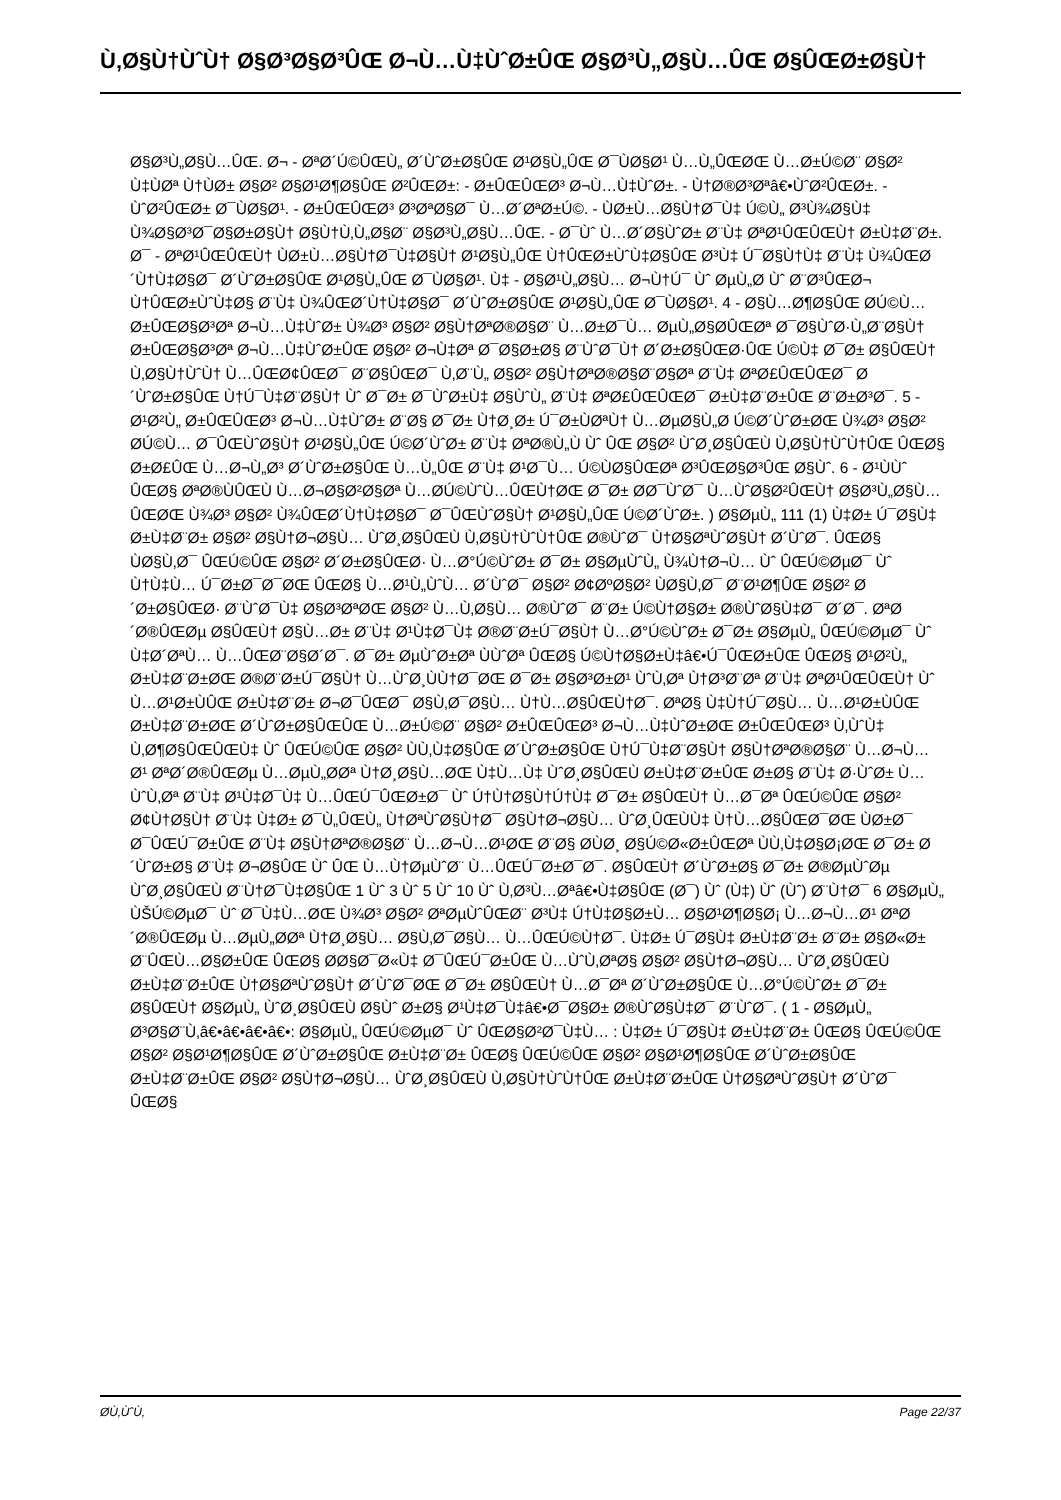Ù‚Ø§Ù†ÙˆÙ† Ø§Ø³Ø§Ø³ÛŒ Ø¬Ù…Ù‡ÙˆØ±ÛŒ Ø§Ø³Ù„Ø§Ù…ÛŒ Ø§ÛŒØ±Ø§Ù†
Ø§Ø³Ù„Ø§Ù…ÛŒ. Ø¬ - ØªØ´Ú©ÛŒÙ„ Ø´ÙˆØ±Ø§ÛŒ Ø¹Ø§Ù„ÛŒ Ø¯ÙØ§Ø¹ Ù…Ù„ÛŒØŒ Ù…Ø±Ú©Ø¨ Ø§Ø² Ù‡ÙØª Ù†ÙØ± Ø§Ø² Ø§Ø¹Ø¶Ø§ÛŒ Ø²ÛŒØ±: - Ø±ÛŒÛŒØ³ Ø¬Ù…Ù‡ÙˆØ±. - Ù†Ø®Ø³Øªâ€•ÙˆØ²ÛŒØ±. - ÙˆØ²ÛŒØ± Ø¯ÙØ§Ø¹. - Ø±ÛŒÛŒØ³ Ø³ØªØ§Ø¯ Ù…Ø´ØªØ±Ú©. - ÙØ±Ù…Ø§Ù†Ø¯Ù‡ Ú©Ù„ Ø³Ù¾Ø§Ù‡ Ù¾Ø§Ø³Ø¯Ø§Ø±Ø§Ù† Ø§Ù†Ù‚Ù„Ø§Ø¨ Ø§Ø³Ù„Ø§Ù…ÛŒ. - Ø¯Ùˆ Ù…Ø´Ø§ÙˆØ± Ø¨Ù‡ ØªØ¹ÛŒÛŒÙ† Ø±Ù‡Ø¨Ø±. Ø¯ - ØªØ¹ÛŒÛŒÙ† ÙØ±Ù…Ø§Ù†Ø¯Ù‡Ø§Ù† Ø¹Ø§Ù„ÛŒ Ù†ÛŒØ±ÙˆÙ‡Ø§ÛŒ Ø³Ù‡ Ú¯Ø§Ù†Ù‡ Ø¨Ù‡ Ù¾ÛŒØ´Ù†Ù‡Ø§Ø¯ Ø´ÙˆØ±Ø§ÛŒ Ø¹Ø§Ù„ÛŒ Ø¯ÙØ§Ø¹. Ù‡ - Ø§Ø¹Ù„Ø§Ù… Ø¬Ù†Ú¯ Ùˆ ØµÙ„Ø­ Ùˆ Ø¨Ø³ÛŒØ¬ Ù†ÛŒØ±ÙˆÙ‡Ø§ Ø¨Ù‡ Ù¾ÛŒØ´Ù†Ù‡Ø§Ø¯ Ø´ÙˆØ±Ø§ÛŒ Ø¹Ø§Ù„ÛŒ Ø¯ÙØ§Ø¹. 4 - Ø§Ù…Ø¶Ø§ÛŒ Ø­Ú©Ù… Ø±ÛŒØ§Ø³Øª Ø¬Ù…Ù‡ÙˆØ± Ù¾Ø³ Ø§Ø² Ø§Ù†ØªØ®Ø§Ø¨ Ù…Ø±Ø¯Ù… ØµÙ„Ø§Ø­ÛŒØª Ø¯Ø§ÙˆØ·Ù„Ø¨Ø§Ù† Ø±ÛŒØ§Ø³Øª Ø¬Ù…Ù‡ÙˆØ±ÛŒ Ø§Ø² Ø¬Ù‡Øª Ø¯Ø§Ø±Ø§ Ø¨ÙˆØ¯Ù† Ø´Ø±Ø§ÛŒØ·ÛŒ Ú©Ù‡ Ø¯Ø± Ø§ÛŒÙ† Ù‚Ø§Ù†ÙˆÙ† Ù…ÛŒØ¢ÛŒØ¯ Ø¨Ø§ÛŒØ¯ Ù‚Ø¨Ù„ Ø§Ø² Ø§Ù†ØªØ®Ø§Ø¨Ø§Øª Ø¨Ù‡ ØªØ£ÛŒÛŒØ¯ Ø´ÙˆØ±Ø§ÛŒ Ù†Ú¯Ù‡Ø¨Ø§Ù† Ùˆ Ø¯Ø± Ø¯ÙˆØ±Ù‡ Ø§ÙˆÙ„ Ø¨Ù‡ ØªØ£ÛŒÛŒØ¯ Ø±Ù‡Ø¨Ø±ÛŒ Ø¨Ø±Ø³Ø¯. 5 - Ø¹Ø²Ù„ Ø±ÛŒÛŒØ³ Ø¬Ù…Ù‡ÙˆØ± Ø¨Ø§ Ø¯Ø± Ù†Ø¸Ø± Ú¯Ø±ÙØªÙ† Ù…ØµØ§Ù„Ø­ Ú©Ø´ÙˆØ±ØŒ Ù¾Ø³ Ø§Ø² Ø­Ú©Ù… Ø¯ÛŒÙˆØ§Ù† Ø¹Ø§Ù„ÛŒ Ú©Ø´ÙˆØ± Ø¨Ù‡ ØªØ®Ù„Ù Ùˆ ÛŒ Ø§Ø² ÙˆØ¸Ø§ÛŒÙ Ù‚Ø§Ù†ÙˆÙ†ÛŒ ÛŒØ§ Ø±Ø£ÛŒ Ù…Ø¬Ù„Ø³ Ø´ÙˆØ±Ø§ÛŒ Ù…Ù„ÛŒ Ø¨Ù‡ Ø¹Ø¯Ù… Ú©ÙØ§ÛŒØª Ø³ÛŒØ§Ø³ÛŒ Ø§Ùˆ. 6 - Ø¹ÙÙˆ ÛŒØ§ ØªØ®ÙÛŒÙ Ù…Ø¬Ø§Ø²Ø§Øª Ù…Ø­Ú©ÙˆÙ…ÛŒÙ†ØŒ Ø¯Ø± Ø­Ø¯ÙˆØ¯ Ù…ÙˆØ§Ø²ÛŒÙ† Ø§Ø³Ù„Ø§Ù…ÛŒØŒ Ù¾Ø³ Ø§Ø² Ù¾ÛŒØ´Ù†Ù‡Ø§Ø¯ Ø¯ÛŒÙˆØ§Ù† Ø¹Ø§Ù„ÛŒ Ú©Ø´ÙˆØ±. ) Ø§ØµÙ„ 111 (1) Ù‡Ø± Ú¯Ø§Ù‡ Ø±Ù‡Ø¨Ø± Ø§Ø² Ø§Ù†Ø¬Ø§Ù… ÙˆØ¸Ø§ÛŒÙ Ù‚Ø§Ù†ÙˆÙ†ÛŒ Ø®ÙˆØ¯ Ù†Ø§ØªÙˆØ§Ù† Ø´ÙˆØ¯. ÛŒØ§ ÙØ§Ù‚Ø¯ ÛŒÚ©ÛŒ Ø§Ø² Ø´Ø±Ø§ÛŒØ· Ù…Ø°Ú©ÙˆØ± Ø¯Ø± Ø§ØµÙˆÙ„ Ù¾Ù†Ø¬Ù… Ùˆ ÛŒÚ©ØµØ¯ Ùˆ Ù†Ù‡Ù… Ú¯Ø±Ø¯Ø¯ØŒ ÛŒØ§ Ù…Ø¹Ù„ÙˆÙ… Ø´ÙˆØ¯ Ø§Ø² Ø¢ØºØ§Ø² ÙØ§Ù‚Ø¯ Ø¨Ø¹Ø¶ÛŒ Ø§Ø² Ø´Ø±Ø§ÛŒØ· Ø¨ÙˆØ¯Ù‡ Ø§Ø³ØªØŒ Ø§Ø² Ù…Ù‚Ø§Ù… Ø®ÙˆØ¯ Ø¨Ø± Ú©Ù†Ø§Ø± Ø®ÙˆØ§Ù‡Ø¯ Ø´Ø¯. ØªØ´Ø®ÛŒØµ Ø§ÛŒÙ† Ø§Ù…Ø± Ø¨Ù‡ Ø¹Ù‡Ø¯Ù‡ Ø®Ø¨Ø±Ú¯Ø§Ù† Ù…Ø°Ú©ÙˆØ± Ø¯Ø± Ø§ØµÙ„ ÛŒÚ©ØµØ¯ Ùˆ Ù‡Ø´ØªÙ… Ù…ÛŒØ¨Ø§Ø´Ø¯. Ø¯Ø± ØµÙˆØ±Øª ÙÙˆØª ÛŒØ§ Ú©Ù†Ø§Ø±Ù‡â€•Ú¯ÛŒØ±ÛŒ ÛŒØ§ Ø¹Ø²Ù„ Ø±Ù‡Ø¨Ø±ØŒ Ø®Ø¨Ø±Ú¯Ø§Ù† Ù…ÙˆØ¸ÙÙ†Ø¯ØŒ Ø¯Ø± Ø§Ø³Ø±Ø¹ ÙˆÙ‚Øª Ù†Ø³Ø¨Øª Ø¨Ù‡ ØªØ¹ÛŒÛŒÙ† Ùˆ Ù…Ø¹Ø±ÙÛŒ Ø±Ù‡Ø¨Ø± Ø¬Ø¯ÛŒØ¯ Ø§Ù‚Ø¯Ø§Ù… Ù†Ù…Ø§ÛŒÙ†Ø¯. ØªØ§ Ù‡Ù†Ú¯Ø§Ù… Ù…Ø¹Ø±ÙÛŒ Ø±Ù‡Ø¨Ø±ØŒ Ø´ÙˆØ±Ø§ÛŒÛŒ Ù…Ø±Ú©Ø¨ Ø§Ø² Ø±ÛŒÛŒØ³ Ø¬Ù…Ù‡ÙˆØ±ØŒ Ø±ÛŒÛŒØ³ Ù‚ÙˆÙ‡ Ù‚Ø¶Ø§ÛŒÛŒÙ‡ Ùˆ ÛŒÚ©ÛŒ Ø§Ø² ÙÙ‚Ù‡Ø§ÛŒ Ø´ÙˆØ±Ø§ÛŒ Ù†Ú¯Ù‡Ø¨Ø§Ù† Ø§Ù†ØªØ®Ø§Ø¨ Ù…Ø¬Ù…Ø¹ ØªØ´Ø®ÛŒØµ Ù…ØµÙ„Ø­Øª Ù†Ø¸Ø§Ù…ØŒ Ù‡Ù…Ù‡ ÙˆØ¸Ø§ÛŒÙ Ø±Ù‡Ø¨Ø±ÛŒ Ø±Ø§ Ø¨Ù‡ Ø·ÙˆØ± Ù…ÙˆÙ‚Øª Ø¨Ù‡ Ø¹Ù‡Ø¯Ù‡ Ù…ÛŒÚ¯ÛŒØ±Ø¯ Ùˆ Ú†Ù†Ø§Ù†Ú†Ù‡ Ø¯Ø± Ø§ÛŒÙ† Ù…Ø¯Øª ÛŒÚ©ÛŒ Ø§Ø² Ø¢Ù†Ø§Ù† Ø¨Ù‡ Ù‡Ø± Ø¯Ù„ÛŒÙ„ Ù†ØªÙˆØ§Ù†Ø¯ Ø§Ù†Ø¬Ø§Ù… ÙˆØ¸ÛŒÙÙ‡ Ù†Ù…Ø§ÛŒØ¯ØŒ ÙØ±Ø¯ Ø¯ÛŒÚ¯Ø±ÛŒ Ø¨Ù‡ Ø§Ù†ØªØ®Ø§Ø¨ Ù…Ø¬Ù…Ø¹ØŒ Ø¨Ø§ Ø­ÙØ¸ Ø§Ú©Ø«Ø±ÛŒØª ÙÙ‚Ù‡Ø§Ø¡ØŒ Ø¯Ø± Ø´ÙˆØ±Ø§ Ø¨Ù‡ Ø¬Ø§ÛŒ Ùˆ ÛŒ Ù…Ù†ØµÙˆØ¨ Ù…ÛŒÚ¯Ø±Ø¯Ø¯. Ø§ÛŒÙ† Ø´ÙˆØ±Ø§ Ø¯Ø± Ø®ØµÙˆØµ ÙˆØ¸Ø§ÛŒÙ Ø¨Ù†Ø¯Ù‡Ø§ÛŒ 1 Ùˆ 3 Ùˆ 5 Ùˆ 10 Ùˆ Ù‚Ø³Ù…Øªâ€•Ù‡Ø§ÛŒ (Ø¯) Ùˆ (Ù‡) Ùˆ (Ùˆ) Ø¨Ù†Ø¯ 6 Ø§ØµÙ„ ÙŠÚ©ØµØ¯ Ùˆ Ø¯Ù‡Ù…ØŒ Ù¾Ø³ Ø§Ø² ØªØµÙˆÛŒØ¨ Ø³Ù‡ Ú†Ù‡Ø§Ø±Ù… Ø§Ø¹Ø¶Ø§Ø¡ Ù…Ø¬Ù…Ø¹ ØªØ´Ø®ÛŒØµ Ù…ØµÙ„Ø­Øª Ù†Ø¸Ø§Ù… Ø§Ù‚Ø¯Ø§Ù… Ù…ÛŒÚ©Ù†Ø¯. Ù‡Ø± Ú¯Ø§Ù‡ Ø±Ù‡Ø¨Ø± Ø¨Ø± Ø§Ø«Ø± Ø¨ÛŒÙ…Ø§Ø±ÛŒ ÛŒØ§ Ø­Ø§Ø¯Ø«Ù‡ Ø¯ÛŒÚ¯Ø±ÛŒ Ù…ÙˆÙ‚ØªØ§ Ø§Ø² Ø§Ù†Ø¬Ø§Ù… ÙˆØ¸Ø§ÛŒÙ Ø±Ù‡Ø¨Ø±ÛŒ Ù†Ø§ØªÙˆØ§Ù† Ø´ÙˆØ¯ØŒ Ø¯Ø± Ø§ÛŒÙ† Ù…Ø¯Øª Ø´ÙˆØ±Ø§ÛŒ Ù…Ø°Ú©ÙˆØ± Ø¯Ø± Ø§ÛŒÙ† Ø§ØµÙ„ ÙˆØ¸Ø§ÛŒÙ Ø§Ùˆ Ø±Ø§ Ø¹Ù‡Ø¯Ù‡â€•Ø¯Ø§Ø± Ø®ÙˆØ§Ù‡Ø¯ Ø¨ÙˆØ¯. ( 1 - Ø§ØµÙ„ Ø³Ø§Ø¨Ù‚â€•â€•â€•â€•: Ø§ØµÙ„ ÛŒÚ©ØµØ¯ Ùˆ ÛŒØ§Ø²Ø¯Ù‡Ù… : Ù‡Ø± Ú¯Ø§Ù‡ Ø±Ù‡Ø¨Ø± ÛŒØ§ ÛŒÚ©ÛŒ Ø§Ø² Ø§Ø¹Ø¶Ø§ÛŒ Ø´ÙˆØ±Ø§ÛŒ Ø±Ù‡Ø¨Ø± ÛŒØ§ ÛŒÚ©ÛŒ Ø§Ø² Ø§Ø¹Ø¶Ø§ÛŒ Ø´ÙˆØ±Ø§ÛŒ Ø±Ù‡Ø¨Ø±ÛŒ Ø§Ø² Ø§Ù†Ø¬Ø§Ù… ÙˆØ¸Ø§ÛŒÙ Ù‚Ø§Ù†ÙˆÙ†ÛŒ Ø±Ù‡Ø¨Ø±ÛŒ Ù†Ø§ØªÙˆØ§Ù† Ø´ÙˆØ¯ ÛŒØ§
Ø­Ù‚ÙˆÙ‚ Page 22/37